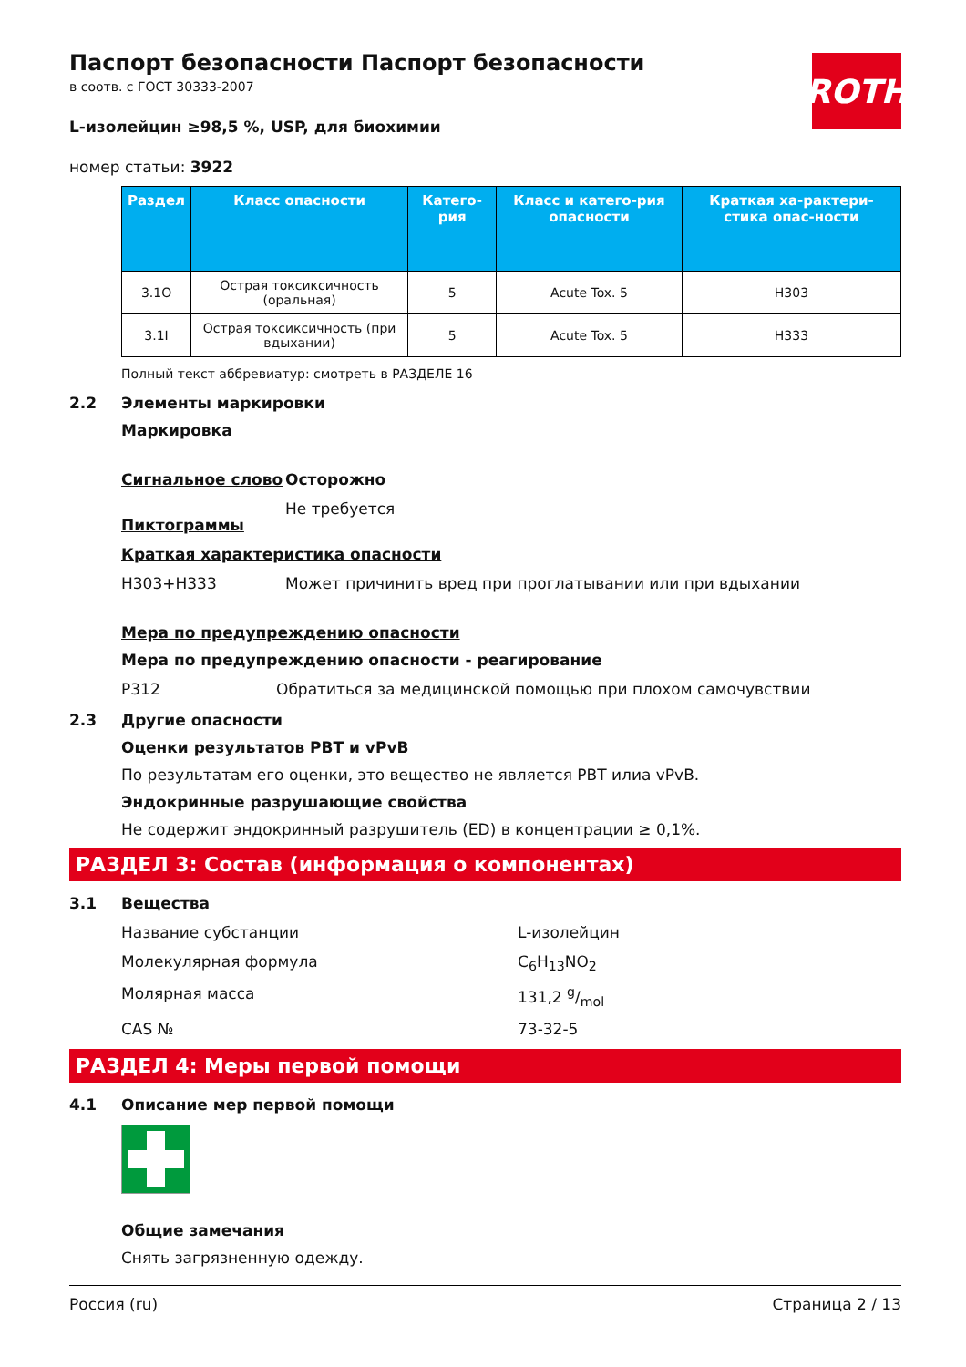ROTH
Паспорт безопасности Паспорт безопасности
в соотв. с ГОСТ 30333-2007
L-изолейцин ≥98,5 %, USP, для биохимии
номер статьи: 3922
| Раздел | Класс опасности | Катего-рия | Класс и катего-рия опасности | Краткая ха-рактери-стика опас-ности |
| --- | --- | --- | --- | --- |
| 3.1O | Острая токсикcичность (оральная) | 5 | Acute Tox. 5 | H303 |
| 3.1I | Острая токсикcичность (при вдыхании) | 5 | Acute Tox. 5 | H333 |
Полный текст аббревиатур: смотреть в РАЗДЕЛЕ 16
2.2 Элементы маркировки
Маркировка
Сигнальное слово Осторожно
Пиктограммы Не требуется
Краткая характеристика опасности
H303+H333 Может причинить вред при проглатывании или при вдыхании
Мера по предупреждению опасности
Мера по предупреждению опасности - реагирование
P312 Обратиться за медицинской помощью при плохом самочувствии
2.3 Другие опасности
Оценки результатов PBT и vPvB
По результатам его оценки, это вещество не является PBT илиа vPvB.
Эндокринные разрушающие свойства
Не содержит эндокринный разрушитель (ED) в концентрации ≥ 0,1%.
РАЗДЕЛ 3: Состав (информация о компонентах)
3.1 Вещества
Название субстанции L-изолейцин
Молекулярная формула C<sub>6</sub>H<sub>13</sub>NO<sub>2</sub>
Молярная масса 131,2 g/mol
CAS № 73-32-5
РАЗДЕЛ 4: Меры первой помощи
4.1 Описание мер первой помощи
Общие замечания
Снять загрязненную одежду.
Россия (ru) Страница 2 / 13